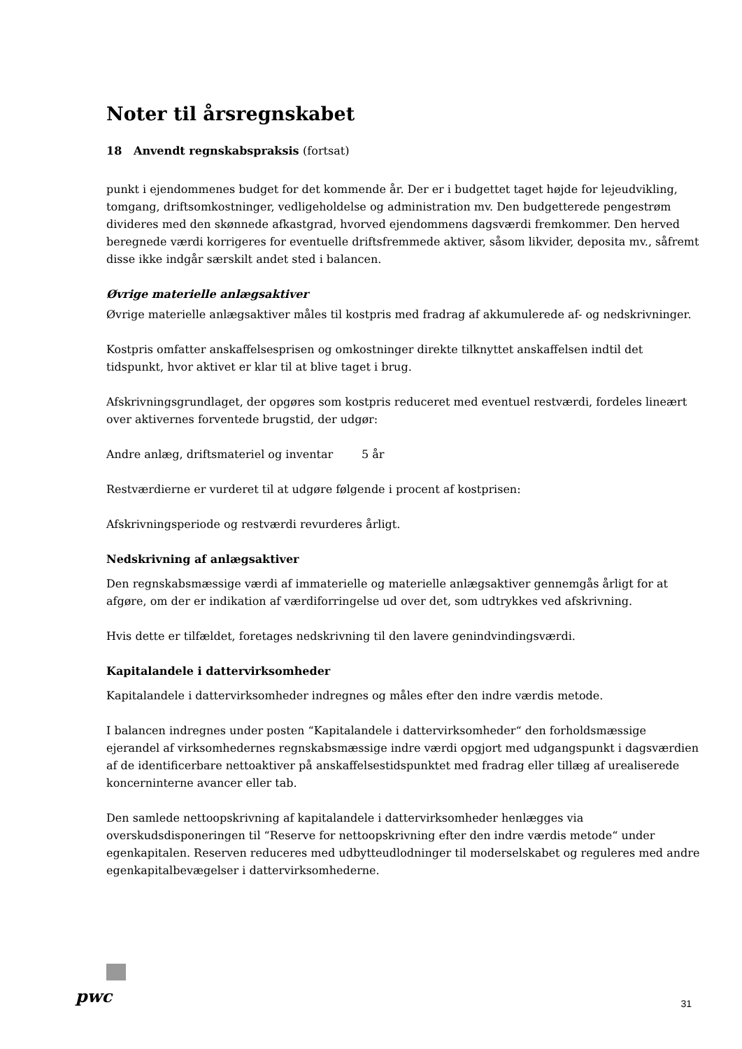Noter til årsregnskabet
18 Anvendt regnskabspraksis (fortsat)
punkt i ejendommenes budget for det kommende år. Der er i budgettet taget højde for lejeudvikling, tomgang, driftsomkostninger, vedligeholdelse og administration mv. Den budgetterede pengestrøm divideres med den skønnede afkastgrad, hvorved ejendommens dagsværdi fremkommer. Den herved beregnede værdi korrigeres for eventuelle driftsfremmede aktiver, såsom likvider, deposita mv., såfremt disse ikke indgår særskilt andet sted i balancen.
Øvrige materielle anlægsaktiver
Øvrige materielle anlægsaktiver måles til kostpris med fradrag af akkumulerede af- og nedskrivninger.
Kostpris omfatter anskaffelsesprisen og omkostninger direkte tilknyttet anskaffelsen indtil det tidspunkt, hvor aktivet er klar til at blive taget i brug.
Afskrivningsgrundlaget, der opgøres som kostpris reduceret med eventuel restværdi, fordeles lineært over aktivernes forventede brugstid, der udgør:
Andre anlæg, driftsmateriel og inventar 5 år
Restværdierne er vurderet til at udgøre følgende i procent af kostprisen:
Afskrivningsperiode og restværdi revurderes årligt.
Nedskrivning af anlægsaktiver
Den regnskabsmæssige værdi af immaterielle og materielle anlægsaktiver gennemgås årligt for at afgøre, om der er indikation af værdiforringelse ud over det, som udtrykkes ved afskrivning.
Hvis dette er tilfældet, foretages nedskrivning til den lavere genindvindingsværdi.
Kapitalandele i dattervirksomheder
Kapitalandele i dattervirksomheder indregnes og måles efter den indre værdis metode.
I balancen indregnes under posten “Kapitalandele i dattervirksomheder“ den forholdsmæssige ejerandel af virksomhedernes regnskabsmæssige indre værdi opgjort med udgangspunkt i dagsværdien af de identificerbare nettoaktiver på anskaffelsestidspunktet med fradrag eller tillæg af urealiserede koncerninterne avancer eller tab.
Den samlede nettoopskrivning af kapitalandele i dattervirksomheder henlægges via overskudsdisponeringen til “Reserve for nettoopskrivning efter den indre værdis metode“ under egenkapitalen. Reserven reduceres med udbytteudlodninger til moderselskabet og reguleres med andre egenkapitalbevægelser i dattervirksomhederne.
pwc 31